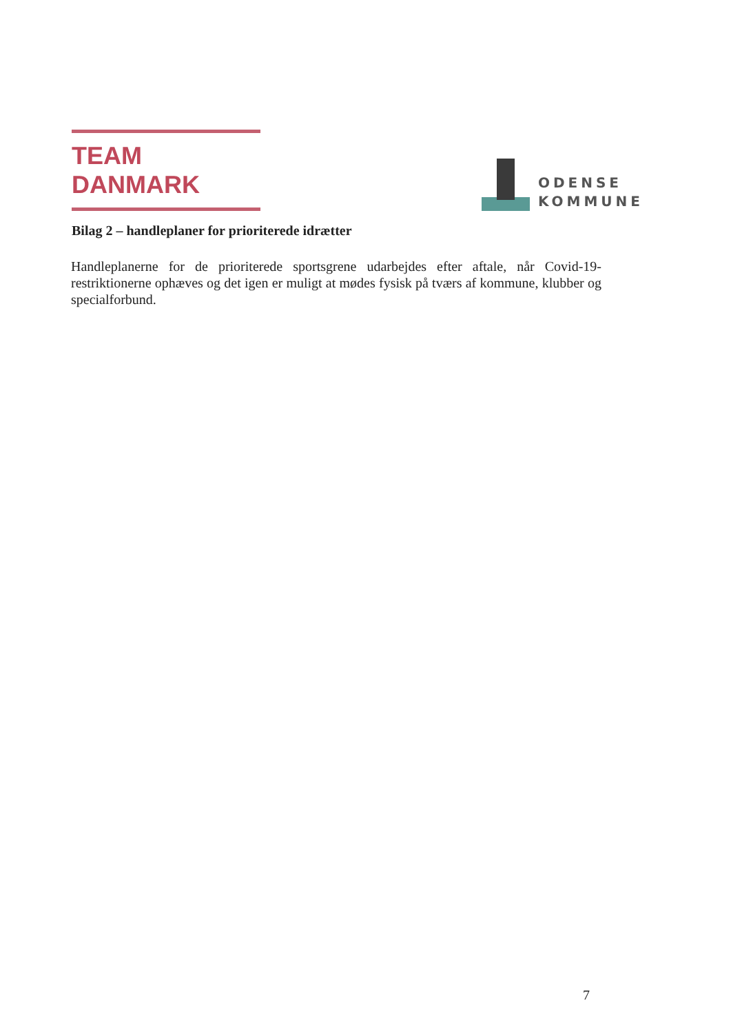TEAM DANMARK
ODENSE
KOMMUNE
Bilag 2 – handleplaner for prioriterede idrætter
Handleplanerne for de prioriterede sportsgrene udarbejdes efter aftale, når Covid-19-restriktionerne ophæves og det igen er muligt at mødes fysisk på tværs af kommune, klubber og specialforbund.
7